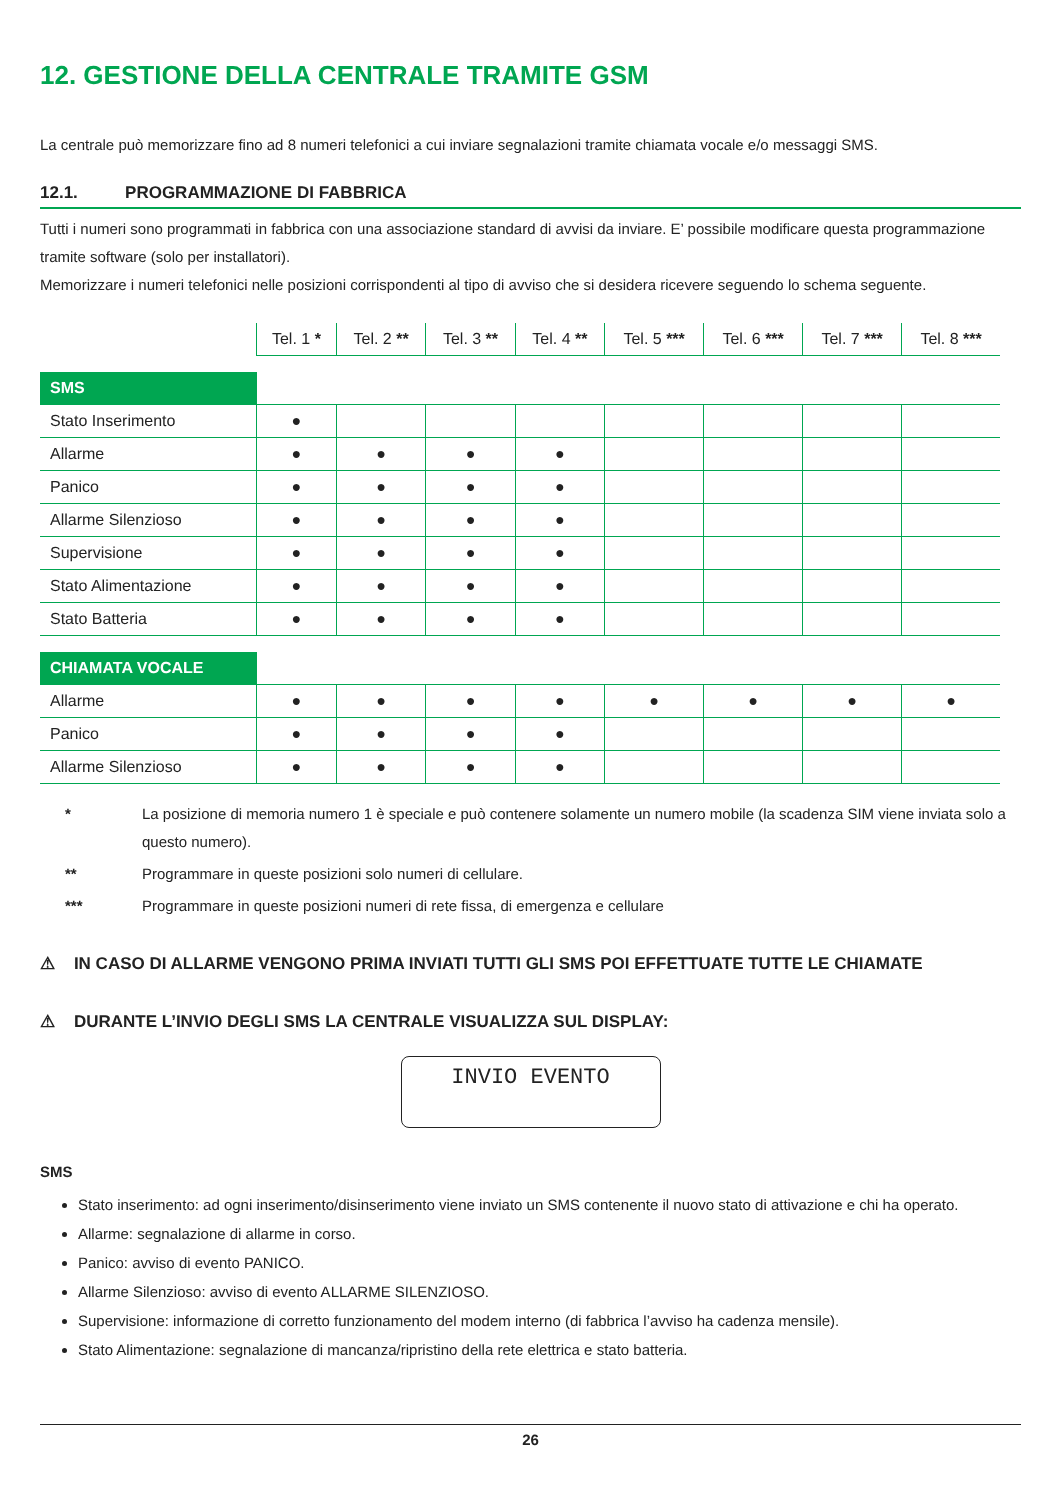12. GESTIONE DELLA CENTRALE TRAMITE GSM
La centrale può memorizzare fino ad 8 numeri telefonici a cui inviare segnalazioni tramite chiamata vocale e/o messaggi SMS.
12.1. PROGRAMMAZIONE DI FABBRICA
Tutti i numeri sono programmati in fabbrica con una associazione standard di avvisi da inviare. E’ possibile modificare questa programmazione tramite software (solo per installatori).
Memorizzare i numeri telefonici nelle posizioni corrispondenti al tipo di avviso che si desidera ricevere seguendo lo schema seguente.
| | Tel. 1 * | Tel. 2 ** | Tel. 3 ** | Tel. 4 ** | Tel. 5 *** | Tel. 6 *** | Tel. 7 *** | Tel. 8 *** |
| --- | --- | --- | --- | --- | --- | --- | --- | --- |
| SMS | | | | | | | | |
| Stato Inserimento | ● | | | | | | | |
| Allarme | ● | ● | ● | ● | | | | |
| Panico | ● | ● | ● | ● | | | | |
| Allarme Silenzioso | ● | ● | ● | ● | | | | |
| Supervisione | ● | ● | ● | ● | | | | |
| Stato Alimentazione | ● | ● | ● | ● | | | | |
| Stato Batteria | ● | ● | ● | ● | | | | |
| CHIAMATA VOCALE | | | | | | | | |
| Allarme | ● | ● | ● | ● | ● | ● | ● | ● |
| Panico | ● | ● | ● | ● | | | | |
| Allarme Silenzioso | ● | ● | ● | ● | | | | |
* La posizione di memoria numero 1 è speciale e può contenere solamente un numero mobile (la scadenza SIM viene inviata solo a questo numero).
** Programmare in queste posizioni solo numeri di cellulare.
*** Programmare in queste posizioni numeri di rete fissa, di emergenza e cellulare
⚠ IN CASO DI ALLARME VENGONO PRIMA INVIATI TUTTI GLI SMS POI EFFETTUATE TUTTE LE CHIAMATE
⚠ DURANTE L’INVIO DEGLI SMS LA CENTRALE VISUALIZZA SUL DISPLAY:
INVIO EVENTO
SMS
Stato inserimento: ad ogni inserimento/disinserimento viene inviato un SMS contenente il nuovo stato di attivazione e chi ha operato.
Allarme: segnalazione di allarme in corso.
Panico: avviso di evento PANICO.
Allarme Silenzioso: avviso di evento ALLARME SILENZIOSO.
Supervisione: informazione di corretto funzionamento del modem interno (di fabbrica l’avviso ha cadenza mensile).
Stato Alimentazione: segnalazione di mancanza/ripristino della rete elettrica e stato batteria.
26